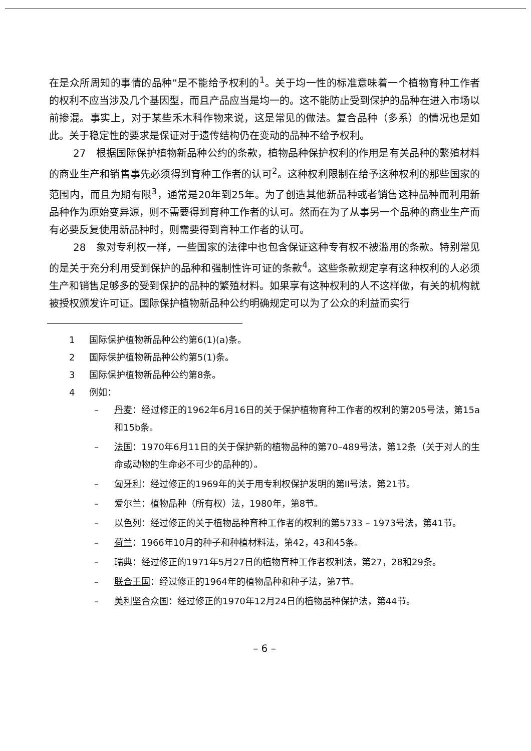在是众所周知的事情的品种”是不能给予权利的<sup>1</sup>。关于均一性的标准意味着一个植物育种工作者的权利不应当涉及几个基因型，而且产品应当是均一的。这不能防止受到保护的品种在进入市场以前掺混。事实上，对于某些禾木科作物来说，这是常见的做法。复合品种（多系）的情况也是如此。关于稳定性的要求是保证对于遗传结构仍在变动的品种不给予权利。
27　根据国际保护植物新品种公约的条款，植物品种保护权利的作用是有关品种的繁殖材料的商业生产和销售事先必须得到育种工作者的认可<sup>2</sup>。这种权利限制在给予这种权利的那些国家的范围内，而且为期有限<sup>3</sup>，通常是20年到25年。为了创造其他新品种或者销售这种品种而利用新品种作为原始变异源，则不需要得到育种工作者的认可。然而在为了从事另一个品种的商业生产而有必要反复使用新品种时，则需要得到育种工作者的认可。
28　象对专利权一样，一些国家的法律中也包含保证这种专有权不被滥用的条款。特别常见的是关于充分利用受到保护的品种和强制性许可证的条款<sup>4</sup>。这些条款规定享有这种权利的人必须生产和销售足够多的受到保护的品种的繁殖材料。如果享有这种权利的人不这样做，有关的机构就被授权颁发许可证。国际保护植物新品种公约明确规定可以为了公众的利益而实行
1 国际保护植物新品种公约第6(1)(a)条。
2 国际保护植物新品种公约第5(1)条。
3 国际保护植物新品种公约第8条。
4 例如：
– 丹麦：经过修正的1962年6月16日的关于保护植物育种工作者的权利的第205号法，第15a和15b条。
– 法国：1970年6月11日的关于保护新的植物品种的第70–489号法，第12条（关于对人的生命或动物的生命必不可少的品种的）。
– 匈牙利：经过修正的1969年的关于用专利权保护发明的第II号法，第21节。
– 爱尔兰：植物品种（所有权）法，1980年，第8节。
– 以色列：经过修正的关于植物品种育种工作者的权利的第5733 – 1973号法，第41节。
– 荷兰：1966年10月的种子和种植材料法，第42，43和45条。
– 瑞典：经过修正的1971年5月27日的植物育种工作者权利法，第27，28和29条。
– 联合王国：经过修正的1964年的植物品种和种子法，第7节。
– 美利坚合众国：经过修正的1970年12月24日的植物品种保护法，第44节。
– 6 –